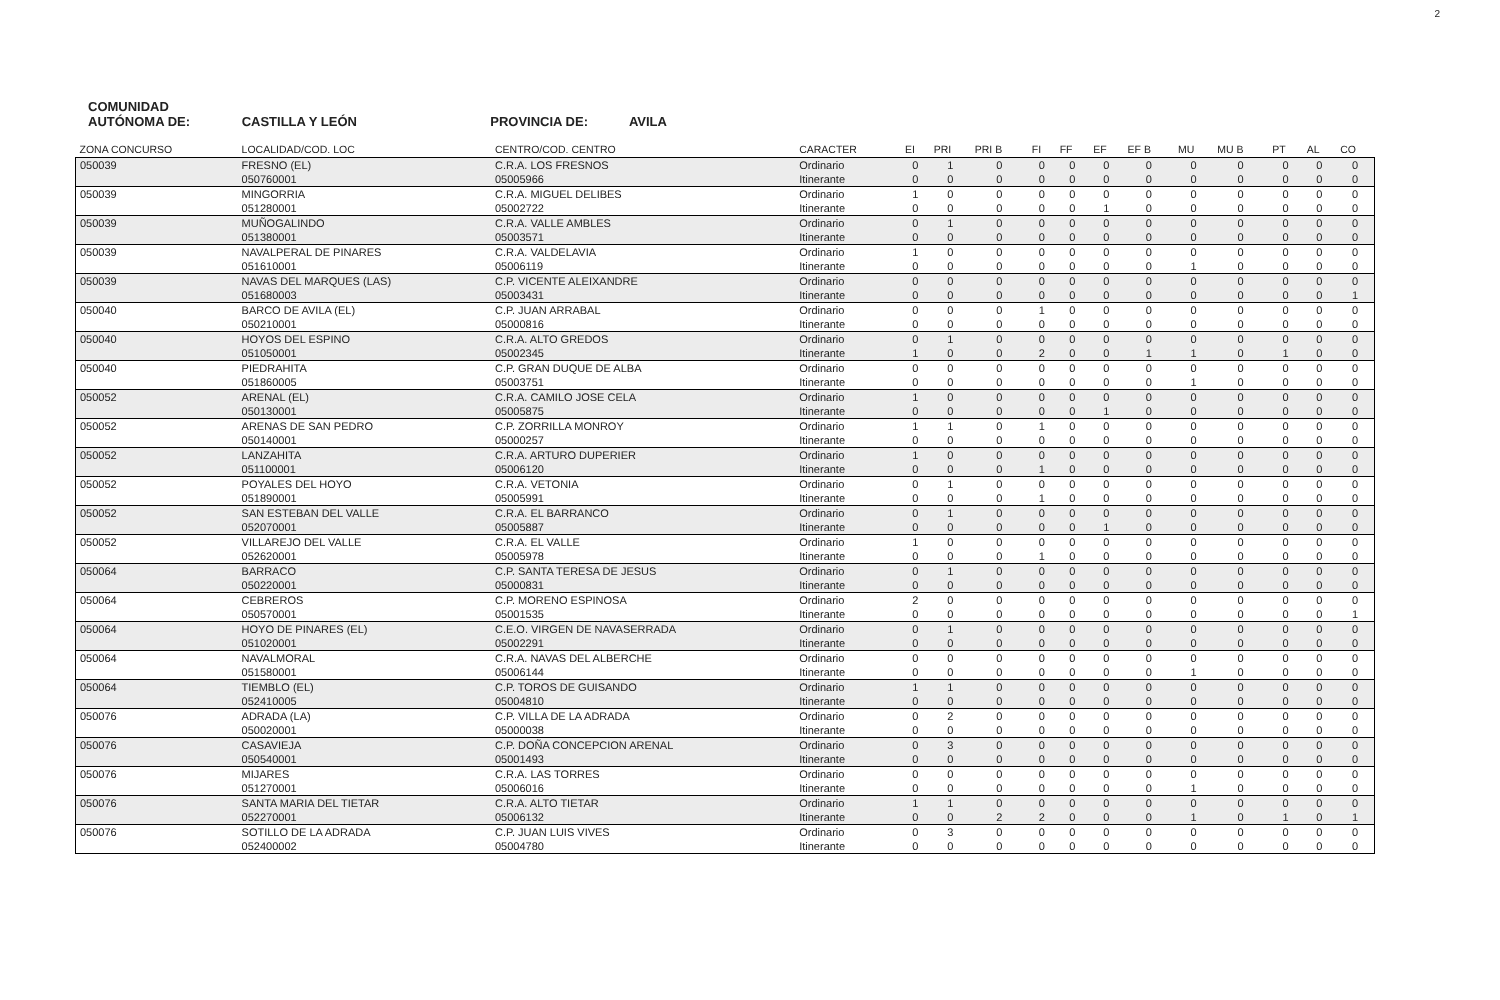2
COMUNIDAD AUTÓNOMA DE: CASTILLA Y LEÓN PROVINCIA DE: AVILA
| ZONA CONCURSO | LOCALIDAD/COD. LOC | CENTRO/COD. CENTRO | CARACTER | EI | PRI | PRI B | FI | FF | EF | EF B | MU | MU B | PT | AL | CO |
| --- | --- | --- | --- | --- | --- | --- | --- | --- | --- | --- | --- | --- | --- | --- | --- |
| 050039 | FRESNO (EL) 050760001 | C.R.A. LOS FRESNOS 05005966 | Ordinario Itinerante | 0 0 | 1 0 | 0 0 | 0 0 | 0 0 | 0 0 | 0 0 | 0 0 | 0 0 | 0 0 | 0 0 | 0 0 |
| 050039 | MINGORRIA 051280001 | C.R.A. MIGUEL DELIBES 05002722 | Ordinario Itinerante | 1 0 | 0 0 | 0 0 | 0 0 | 0 0 | 0 1 | 0 0 | 0 0 | 0 0 | 0 0 | 0 0 | 0 0 |
| 050039 | MUÑOGALINDO 051380001 | C.R.A. VALLE AMBLES 05003571 | Ordinario Itinerante | 0 0 | 1 0 | 0 0 | 0 0 | 0 0 | 0 0 | 0 0 | 0 0 | 0 0 | 0 0 | 0 0 | 0 0 |
| 050039 | NAVALPERAL DE PINARES 051610001 | C.R.A. VALDELAVIA 05006119 | Ordinario Itinerante | 1 0 | 0 0 | 0 0 | 0 0 | 0 0 | 0 0 | 0 0 | 0 1 | 0 0 | 0 0 | 0 0 | 0 0 |
| 050039 | NAVAS DEL MARQUES (LAS) 051680003 | C.P. VICENTE ALEIXANDRE 05003431 | Ordinario Itinerante | 0 0 | 0 0 | 0 0 | 0 0 | 0 0 | 0 0 | 0 0 | 0 0 | 0 0 | 0 0 | 0 0 | 0 1 |
| 050040 | BARCO DE AVILA (EL) 050210001 | C.P. JUAN ARRABAL 05000816 | Ordinario Itinerante | 0 0 | 0 0 | 0 0 | 1 0 | 0 0 | 0 0 | 0 0 | 0 0 | 0 0 | 0 0 | 0 0 | 0 0 |
| 050040 | HOYOS DEL ESPINO 051050001 | C.R.A. ALTO GREDOS 05002345 | Ordinario Itinerante | 0 1 | 1 0 | 0 0 | 0 2 | 0 0 | 0 0 | 0 1 | 0 1 | 0 0 | 0 1 | 0 0 | 0 0 |
| 050040 | PIEDRAHITA 051860005 | C.P. GRAN DUQUE DE ALBA 05003751 | Ordinario Itinerante | 0 0 | 0 0 | 0 0 | 0 0 | 0 0 | 0 0 | 0 0 | 0 1 | 0 0 | 0 0 | 0 0 | 0 0 |
| 050052 | ARENAL (EL) 050130001 | C.R.A. CAMILO JOSE CELA 05005875 | Ordinario Itinerante | 1 0 | 0 0 | 0 0 | 0 0 | 0 0 | 0 1 | 0 0 | 0 0 | 0 0 | 0 0 | 0 0 | 0 0 |
| 050052 | ARENAS DE SAN PEDRO 050140001 | C.P. ZORRILLA MONROY 05000257 | Ordinario Itinerante | 1 0 | 1 0 | 0 0 | 1 0 | 0 0 | 0 0 | 0 0 | 0 0 | 0 0 | 0 0 | 0 0 | 0 0 |
| 050052 | LANZAHITA 051100001 | C.R.A. ARTURO DUPERIER 05006120 | Ordinario Itinerante | 1 0 | 0 0 | 0 0 | 0 1 | 0 0 | 0 0 | 0 0 | 0 0 | 0 0 | 0 0 | 0 0 | 0 0 |
| 050052 | POYALES DEL HOYO 051890001 | C.R.A. VETONIA 05005991 | Ordinario Itinerante | 0 0 | 1 0 | 0 0 | 0 1 | 0 0 | 0 0 | 0 0 | 0 0 | 0 0 | 0 0 | 0 0 | 0 0 |
| 050052 | SAN ESTEBAN DEL VALLE 052070001 | C.R.A. EL BARRANCO 05005887 | Ordinario Itinerante | 0 0 | 1 0 | 0 0 | 0 0 | 0 0 | 0 1 | 0 0 | 0 0 | 0 0 | 0 0 | 0 0 | 0 0 |
| 050052 | VILLAREJO DEL VALLE 052620001 | C.R.A. EL VALLE 05005978 | Ordinario Itinerante | 1 0 | 0 0 | 0 0 | 0 1 | 0 0 | 0 0 | 0 0 | 0 0 | 0 0 | 0 0 | 0 0 | 0 0 |
| 050064 | BARRACO 050220001 | C.P. SANTA TERESA DE JESUS 05000831 | Ordinario Itinerante | 0 0 | 1 0 | 0 0 | 0 0 | 0 0 | 0 0 | 0 0 | 0 0 | 0 0 | 0 0 | 0 0 | 0 0 |
| 050064 | CEBREROS 050570001 | C.P. MORENO ESPINOSA 05001535 | Ordinario Itinerante | 2 0 | 0 0 | 0 0 | 0 0 | 0 0 | 0 0 | 0 0 | 0 0 | 0 0 | 0 0 | 0 0 | 0 1 |
| 050064 | HOYO DE PINARES (EL) 051020001 | C.E.O. VIRGEN DE NAVASERRADA 05002291 | Ordinario Itinerante | 0 0 | 1 0 | 0 0 | 0 0 | 0 0 | 0 0 | 0 0 | 0 0 | 0 0 | 0 0 | 0 0 | 0 0 |
| 050064 | NAVALMORAL 051580001 | C.R.A. NAVAS DEL ALBERCHE 05006144 | Ordinario Itinerante | 0 0 | 0 0 | 0 0 | 0 0 | 0 0 | 0 0 | 0 0 | 0 1 | 0 0 | 0 0 | 0 0 | 0 0 |
| 050064 | TIEMBLO (EL) 052410005 | C.P. TOROS DE GUISANDO 05004810 | Ordinario Itinerante | 1 0 | 1 0 | 0 0 | 0 0 | 0 0 | 0 0 | 0 0 | 0 0 | 0 0 | 0 0 | 0 0 | 0 0 |
| 050076 | ADRADA (LA) 050020001 | C.P. VILLA DE LA ADRADA 05000038 | Ordinario Itinerante | 0 0 | 2 0 | 0 0 | 0 0 | 0 0 | 0 0 | 0 0 | 0 0 | 0 0 | 0 0 | 0 0 | 0 0 |
| 050076 | CASAVIEJA 050540001 | C.P. DOÑA CONCEPCION ARENAL 05001493 | Ordinario Itinerante | 0 0 | 3 0 | 0 0 | 0 0 | 0 0 | 0 0 | 0 0 | 0 0 | 0 0 | 0 0 | 0 0 | 0 0 |
| 050076 | MIJARES 051270001 | C.R.A. LAS TORRES 05006016 | Ordinario Itinerante | 0 0 | 0 0 | 0 0 | 0 0 | 0 0 | 0 0 | 0 0 | 0 1 | 0 0 | 0 0 | 0 0 | 0 0 |
| 050076 | SANTA MARIA DEL TIETAR 052270001 | C.R.A. ALTO TIETAR 05006132 | Ordinario Itinerante | 1 0 | 1 0 | 0 2 | 0 2 | 0 0 | 0 0 | 0 0 | 0 1 | 0 0 | 0 1 | 0 0 | 0 1 |
| 050076 | SOTILLO DE LA ADRADA 052400002 | C.P. JUAN LUIS VIVES 05004780 | Ordinario Itinerante | 0 0 | 3 0 | 0 0 | 0 0 | 0 0 | 0 0 | 0 0 | 0 0 | 0 0 | 0 0 | 0 0 | 0 0 |